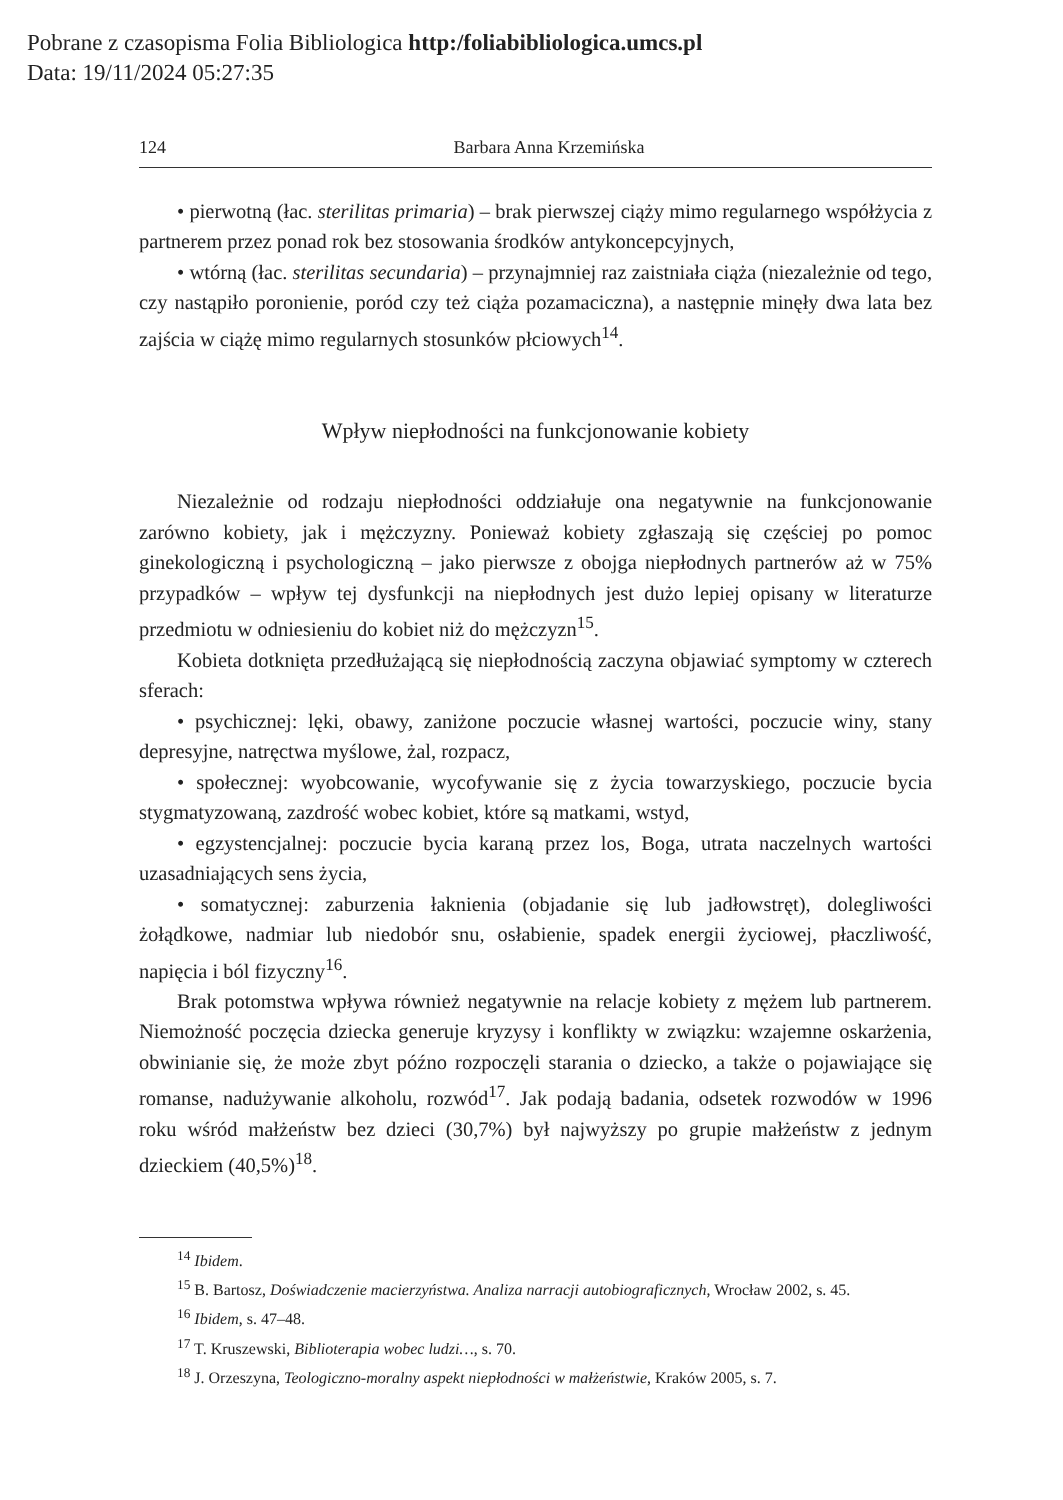Pobrane z czasopisma Folia Bibliologica http:/foliabibliologica.umcs.pl
Data: 19/11/2024 05:27:35
124 Barbara Anna Krzemińska
• pierwotną (łac. sterilitas primaria) – brak pierwszej ciąży mimo regularnego współżycia z partnerem przez ponad rok bez stosowania środków antykoncepcyjnych,
• wtórną (łac. sterilitas secundaria) – przynajmniej raz zaistniała ciąża (niezależnie od tego, czy nastąpiło poronienie, poród czy też ciąża pozamaciczna), a następnie minęły dwa lata bez zajścia w ciążę mimo regularnych stosunków płciowych<sup>14</sup>.
Wpływ niepłodności na funkcjonowanie kobiety
Niezależnie od rodzaju niepłodności oddziałuje ona negatywnie na funkcjonowanie zarówno kobiety, jak i mężczyzny. Ponieważ kobiety zgłaszają się częściej po pomoc ginekologiczną i psychologiczną – jako pierwsze z obojga niepłodnych partnerów aż w 75% przypadków – wpływ tej dysfunkcji na niepłodnych jest dużo lepiej opisany w literaturze przedmiotu w odniesieniu do kobiet niż do mężczyzn<sup>15</sup>.
Kobieta dotknięta przedłużającą się niepłodnością zaczyna objawiać symptomy w czterech sferach:
• psychicznej: lęki, obawy, zaniżone poczucie własnej wartości, poczucie winy, stany depresyjne, natręctwa myślowe, żal, rozpacz,
• społecznej: wyobcowanie, wycofywanie się z życia towarzyskiego, poczucie bycia stygmatyzowaną, zazdrość wobec kobiet, które są matkami, wstyd,
• egzystencjalnej: poczucie bycia karaną przez los, Boga, utrata naczelnych wartości uzasadniających sens życia,
• somatycznej: zaburzenia łaknienia (objadanie się lub jadłowstręt), dolegliwości żołądkowe, nadmiar lub niedobór snu, osłabienie, spadek energii życiowej, płaczliwość, napięcia i ból fizyczny<sup>16</sup>.
Brak potomstwa wpływa również negatywnie na relacje kobiety z mężem lub partnerem. Niemożność poczęcia dziecka generuje kryzysy i konflikty w związku: wzajemne oskarżenia, obwinianie się, że może zbyt późno rozpoczęli starania o dziecko, a także o pojawiające się romanse, nadużywanie alkoholu, rozwód<sup>17</sup>. Jak podają badania, odsetek rozwodów w 1996 roku wśród małżeństw bez dzieci (30,7%) był najwyższy po grupie małżeństw z jednym dzieckiem (40,5%)<sup>18</sup>.
<sup>14</sup> Ibidem.
<sup>15</sup> B. Bartosz, Doświadczenie macierzyństwa. Analiza narracji autobiograficznych, Wrocław 2002, s. 45.
<sup>16</sup> Ibidem, s. 47–48.
<sup>17</sup> T. Kruszewski, Biblioterapia wobec ludzi…, s. 70.
<sup>18</sup> J. Orzeszyna, Teologiczno-moralny aspekt niepłodności w małżeństwie, Kraków 2005, s. 7.